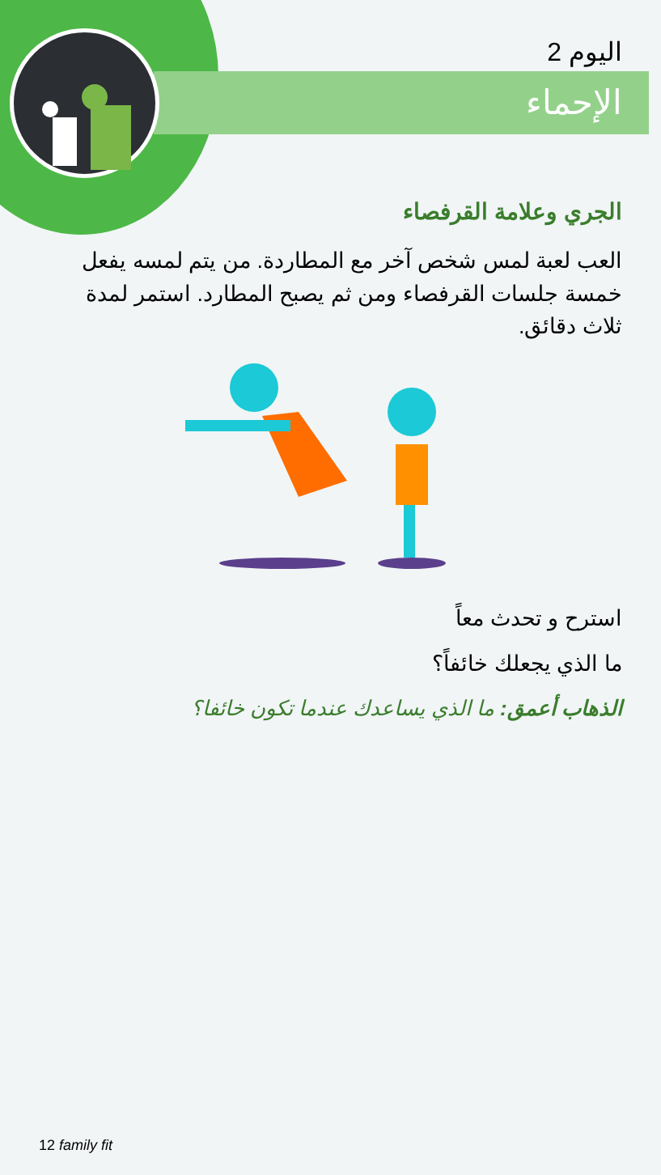اليوم 2
الإحماء
الجري وعلامة القرفصاء
العب لعبة لمس شخص آخر مع المطاردة. من يتم لمسه يفعل خمسة جلسات القرفصاء ومن ثم يصبح المطارد. استمر لمدة ثلاث دقائق.
استرح و تحدث معاً
ما الذي يجعلك خائفاً؟
الذهاب أعمق: ما الذي يساعدك عندما تكون خائفا؟
12 family fit